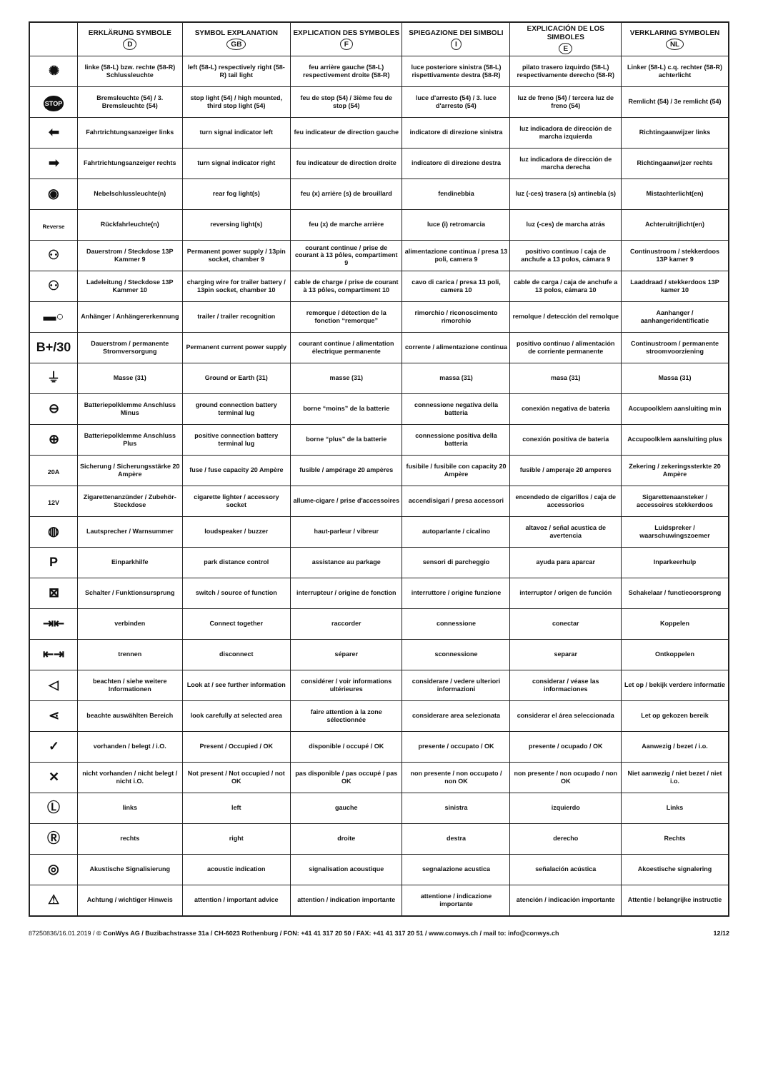| | ERKLÄRUNG SYMBOLE D | SYMBOL EXPLANATION GB | EXPLICATION DES SYMBOLES F | SPIEGAZIONE DEI SIMBOLI I | EXPLICACIÓN DE LOS SIMBOLES E | VERKLARING SYMBOLEN NL |
| --- | --- | --- | --- | --- | --- | --- |
| ✺ | linke (58-L) bzw. rechte (58-R) Schlussleuchte | left (58-L) respectively right (58-R) tail light | feu arrière gauche (58-L) respectivement droite (58-R) | luce posteriore sinistra (58-L) rispettivamente destra (58-R) | pilato trasero izquirdo (58-L) respectivamente derecho (58-R) | Linker (58-L) c.q. rechter (58-R) achterlicht |
| STOP | Bremsleuchte (54) / 3. Bremsleuchte (54) | stop light (54) / high mounted, third stop light (54) | feu de stop (54) / 3ième feu de stop (54) | luce d'arresto (54) / 3. luce d'arresto (54) | luz de freno (54) / tercera luz de freno (54) | Remlicht (54) / 3e remlicht (54) |
| ⬅ | Fahrtrichtungsanzeiger links | turn signal indicator left | feu indicateur de direction gauche | indicatore di direzione sinistra | luz indicadora de dirección de marcha izquierda | Richtingaanwijzer links |
| ➡ | Fahrtrichtungsanzeiger rechts | turn signal indicator right | feu indicateur de direction droite | indicatore di direzione destra | luz indicadora de dirección de marcha derecha | Richtingaanwijzer rechts |
| ◉ | Nebelschlussleuchte(n) | rear fog light(s) | feu (x) arrière (s) de brouillard | fendinebbia | luz (-ces) trasera (s) antinebla (s) | Mistachterlicht(en) |
| Reverse | Rückfahrleuchte(n) | reversing light(s) | feu (x) de marche arrière | luce (i) retromarcia | luz (-ces) de marcha atrás | Achteruitrijlicht(en) |
| ⚇ | Dauerstrom / Steckdose 13P Kammer 9 | Permanent power supply / 13pin socket, chamber 9 | courant continue / prise de courant à 13 pôles, compartiment 9 | alimentazione continua / presa 13 poli, camera 9 | positivo continuo / caja de anchufe a 13 polos, cámara 9 | Continustroom / stekkerdoos 13P kamer 9 |
| ⚇ | Ladeleitung / Steckdose 13P Kammer 10 | charging wire for trailer battery / 13pin socket, chamber 10 | cable de charge / prise de courant à 13 pôles, compartiment 10 | cavo di carica / presa 13 poli, camera 10 | cable de carga / caja de anchufe a 13 polos, cámara 10 | Laaddraad / stekkerdoos 13P kamer 10 |
| ▬○ | Anhänger / Anhängererkennung | trailer / trailer recognition | remorque / détection de la fonction “remorque” | rimorchio / riconoscimento rimorchio | remolque / detección del remolque | Aanhanger / aanhangeridentificatie |
| B+/30 | Dauerstrom / permanente Stromversorgung | Permanent current power supply | courant continue / alimentation électrique permanente | corrente / alimentazione continua | positivo continuo / alimentación de corriente permanente | Continustroom / permanente stroomvoorziening |
| ⏚ | Masse (31) | Ground or Earth (31) | masse (31) | massa (31) | masa (31) | Massa (31) |
| ⊖ | Batteriepolklemme Anschluss Minus | ground connection battery terminal lug | borne “moins” de la batterie | connessione negativa della batteria | conexión negativa de bateria | Accupoolklem aansluiting min |
| ⊕ | Batteriepolklemme Anschluss Plus | positive connection battery terminal lug | borne “plus” de la batterie | connessione positiva della batteria | conexión positiva de bateria | Accupoolklem aansluiting plus |
| 20A | Sicherung / Sicherungsstärke 20 Ampère | fuse / fuse capacity 20 Ampère | fusible / ampérage 20 ampères | fusibile / fusibile con capacity 20 Ampère | fusible / amperaje 20 amperes | Zekering / zekeringssterkte 20 Ampère |
| 12V | Zigarettenanzünder / Zubehör-Steckdose | cigarette lighter / accessory socket | allume-cigare / prise d'accessoires | accendisigari / presa accessori | encendedo de cigarillos / caja de accessorios | Sigarettenaansteker / accessoires stekkerdoos |
| ◍ | Lautsprecher / Warnsummer | loudspeaker / buzzer | haut-parleur / vibreur | autoparlante / cicalino | altavoz / señal acustica de avertencia | Luidspreker / waarschuwingszoemer |
| P | Einparkhilfe | park distance control | assistance au parkage | sensori di parcheggio | ayuda para aparcar | Inparkeerhulp |
| ⊠ | Schalter / Funktionsursprung | switch / source of function | interrupteur / origine de fonction | interruttore / origine funzione | interruptor / origen de función | Schakelaar / functieoorsprong |
| ⇥⇤ | verbinden | Connect together | raccorder | connessione | conectar | Koppelen |
| ⇤⇥ | trennen | disconnect | séparer | sconnessione | separar | Ontkoppelen |
| ◁ | beachten / siehe weitere Informationen | Look at / see further information | considérer / voir informations ultérieures | considerare / vedere ulteriori informazioni | considerar / véase las informaciones | Let op / bekijk verdere informatie |
| ⋖ | beachte auswählten Bereich | look carefully at selected area | faire attention à la zone sélectionnée | considerare area selezionata | considerar el área seleccionada | Let op gekozen bereik |
| ✓ | vorhanden / belegt / i.O. | Present / Occupied / OK | disponible / occupé / OK | presente / occupato / OK | presente / ocupado / OK | Aanwezig / bezet / i.o. |
| ✕ | nicht vorhanden / nicht belegt / nicht i.O. | Not present / Not occupied / not OK | pas disponible / pas occupé / pas OK | non presente / non occupato / non OK | non presente / non ocupado / non OK | Niet aanwezig / niet bezet / niet i.o. |
| Ⓛ | links | left | gauche | sinistra | izquierdo | Links |
| Ⓡ | rechts | right | droite | destra | derecho | Rechts |
| ◎ | Akustische Signalisierung | acoustic indication | signalisation acoustique | segnalazione acustica | señalación acústica | Akoestische signalering |
| ⚠ | Achtung / wichtiger Hinweis | attention / important advice | attention / indication importante | attentione / indicazione importante | atención / indicación importante | Attentie / belangrijke instructie |
87250836/16.01.2019 / © ConWys AG / Buzibachstrasse 31a / CH-6023 Rothenburg / FON: +41 41 317 20 50 / FAX: +41 41 317 20 51 / www.conwys.ch / mail to: info@conwys.ch 12/12